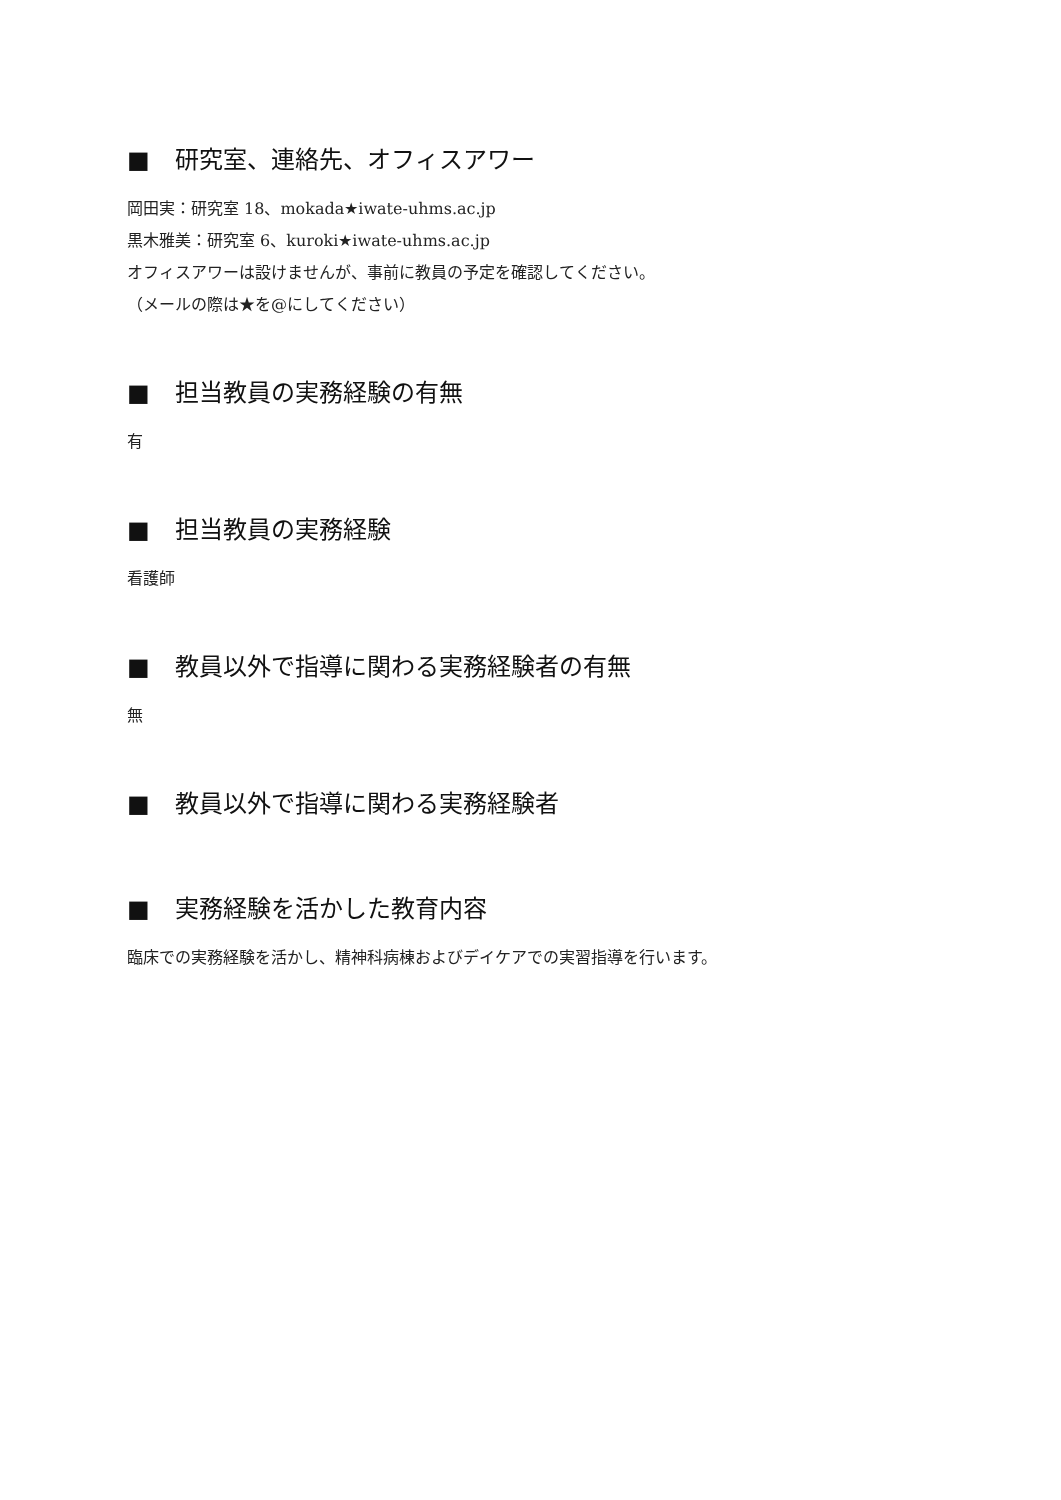■ 研究室、連絡先、オフィスアワー
岡田実：研究室 18、mokada★iwate-uhms.ac.jp
黒木雅美：研究室 6、kuroki★iwate-uhms.ac.jp
オフィスアワーは設けませんが、事前に教員の予定を確認してください。
（メールの際は★を@にしてください）
■ 担当教員の実務経験の有無
有
■ 担当教員の実務経験
看護師
■ 教員以外で指導に関わる実務経験者の有無
無
■ 教員以外で指導に関わる実務経験者
■ 実務経験を活かした教育内容
臨床での実務経験を活かし、精神科病棟およびデイケアでの実習指導を行います。